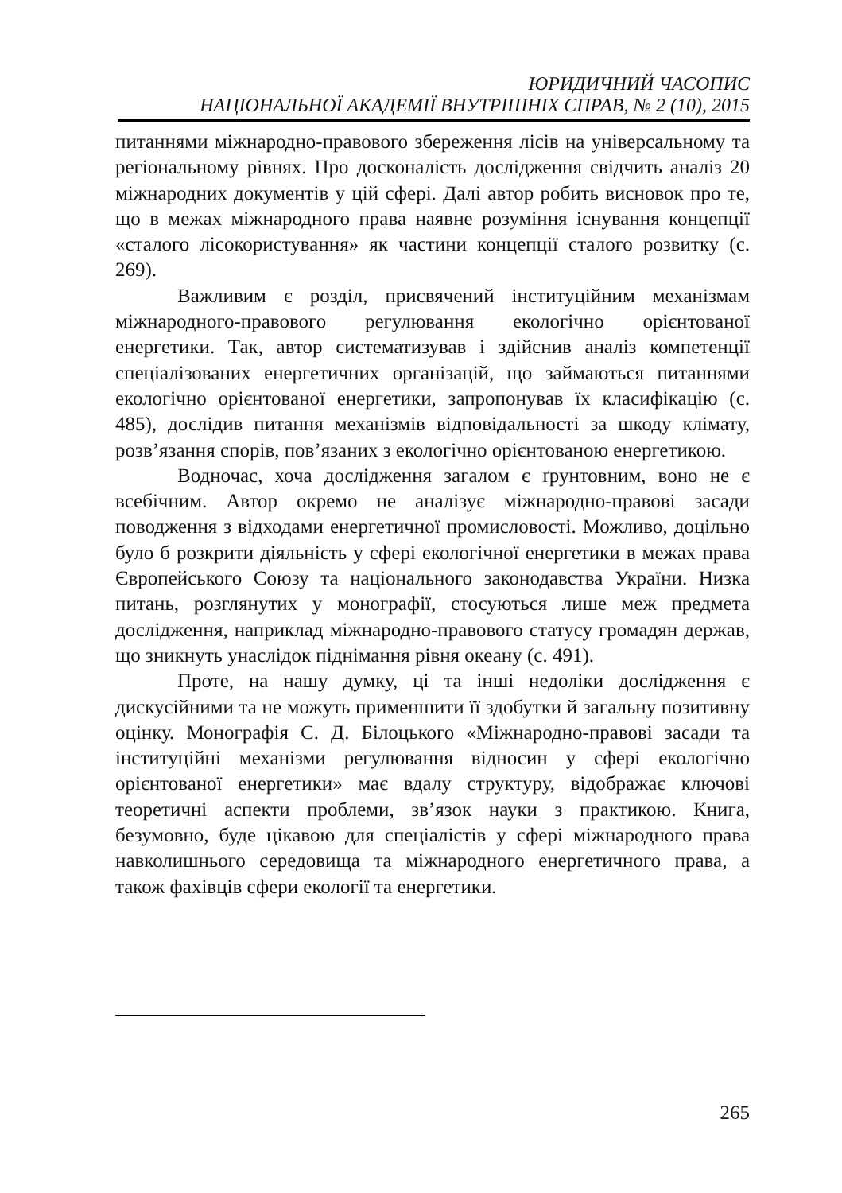ЮРИДИЧНИЙ ЧАСОПИС
НАЦІОНАЛЬНОЇ АКАДЕМІЇ ВНУТРІШНІХ СПРАВ, № 2 (10), 2015
питаннями міжнародно-правового збереження лісів на універсальному та регіональному рівнях. Про досконалість дослідження свідчить аналіз 20 міжнародних документів у цій сфері. Далі автор робить висновок про те, що в межах міжнародного права наявне розуміння існування концепції «сталого лісокористування» як частини концепції сталого розвитку (с. 269).
Важливим є розділ, присвячений інституційним механізмам міжнародного-правового регулювання екологічно орієнтованої енергетики. Так, автор систематизував і здійснив аналіз компетенції спеціалізованих енергетичних організацій, що займаються питаннями екологічно орієнтованої енергетики, запропонував їх класифікацію (с. 485), дослідив питання механізмів відповідальності за шкоду клімату, розв’язання спорів, пов’язаних з екологічно орієнтованою енергетикою.
Водночас, хоча дослідження загалом є ґрунтовним, воно не є всебічним. Автор окремо не аналізує міжнародно-правові засади поводження з відходами енергетичної промисловості. Можливо, доцільно було б розкрити діяльність у сфері екологічної енергетики в межах права Європейського Союзу та національного законодавства України. Низка питань, розглянутих у монографії, стосуються лише меж предмета дослідження, наприклад міжнародно-правового статусу громадян держав, що зникнуть унаслідок піднімання рівня океану (с. 491).
Проте, на нашу думку, ці та інші недоліки дослідження є дискусійними та не можуть применшити її здобутки й загальну позитивну оцінку. Монографія С. Д. Білоцького «Міжнародно-правові засади та інституційні механізми регулювання відносин у сфері екологічно орієнтованої енергетики» має вдалу структуру, відображає ключові теоретичні аспекти проблеми, зв’язок науки з практикою. Книга, безумовно, буде цікавою для спеціалістів у сфері міжнародного права навколишнього середовища та міжнародного енергетичного права, а також фахівців сфери екології та енергетики.
265